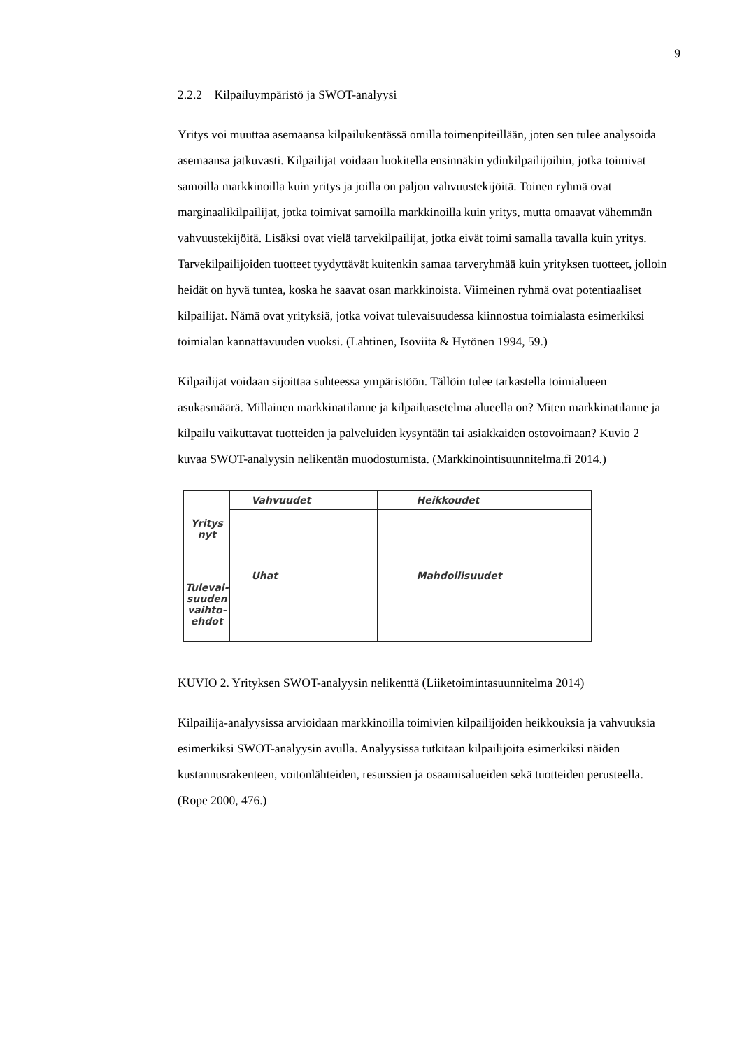9
2.2.2 Kilpailuympäristö ja SWOT-analyysi
Yritys voi muuttaa asemaansa kilpailukentässä omilla toimenpiteillään, joten sen tulee analysoida asemaansa jatkuvasti. Kilpailijat voidaan luokitella ensinnäkin ydinkilpailijoihin, jotka toimivat samoilla markkinoilla kuin yritys ja joilla on paljon vahvuustekijöitä. Toinen ryhmä ovat marginaalikilpailijat, jotka toimivat samoilla markkinoilla kuin yritys, mutta omaavat vähemmän vahvuustekijöitä. Lisäksi ovat vielä tarvekilpailijat, jotka eivät toimi samalla tavalla kuin yritys. Tarvekilpailijoiden tuotteet tyydyttävät kuitenkin samaa tarveryhmää kuin yrityksen tuotteet, jolloin heidät on hyvä tuntea, koska he saavat osan markkinoista. Viimeinen ryhmä ovat potentiaaliset kilpailijat. Nämä ovat yrityksiä, jotka voivat tulevaisuudessa kiinnostua toimialasta esimerkiksi toimialan kannattavuuden vuoksi. (Lahtinen, Isoviita & Hytönen 1994, 59.)
Kilpailijat voidaan sijoittaa suhteessa ympäristöön. Tällöin tulee tarkastella toimialueen asukasmäärä. Millainen markkinatilanne ja kilpailuasetelma alueella on? Miten markkinatilanne ja kilpailu vaikuttavat tuotteiden ja palveluiden kysyntään tai asiakkaiden ostovoimaan? Kuvio 2 kuvaa SWOT-analyysin nelikentän muodostumista. (Markkinointisuunnitelma.fi 2014.)
| Yritys nyt | Vahvuudet | Heikkoudet |
| Tulevai- suuden vaihto- ehdot | Uhat | Mahdollisuudet |
KUVIO 2. Yrityksen SWOT-analyysin nelikenttä (Liiketoimintasuunnitelma 2014)
Kilpailija-analyysissa arvioidaan markkinoilla toimivien kilpailijoiden heikkouksia ja vahvuuksia esimerkiksi SWOT-analyysin avulla. Analyysissa tutkitaan kilpailijoita esimerkiksi näiden kustannusrakenteen, voitonlähteiden, resurssien ja osaamisalueiden sekä tuotteiden perusteella. (Rope 2000, 476.)